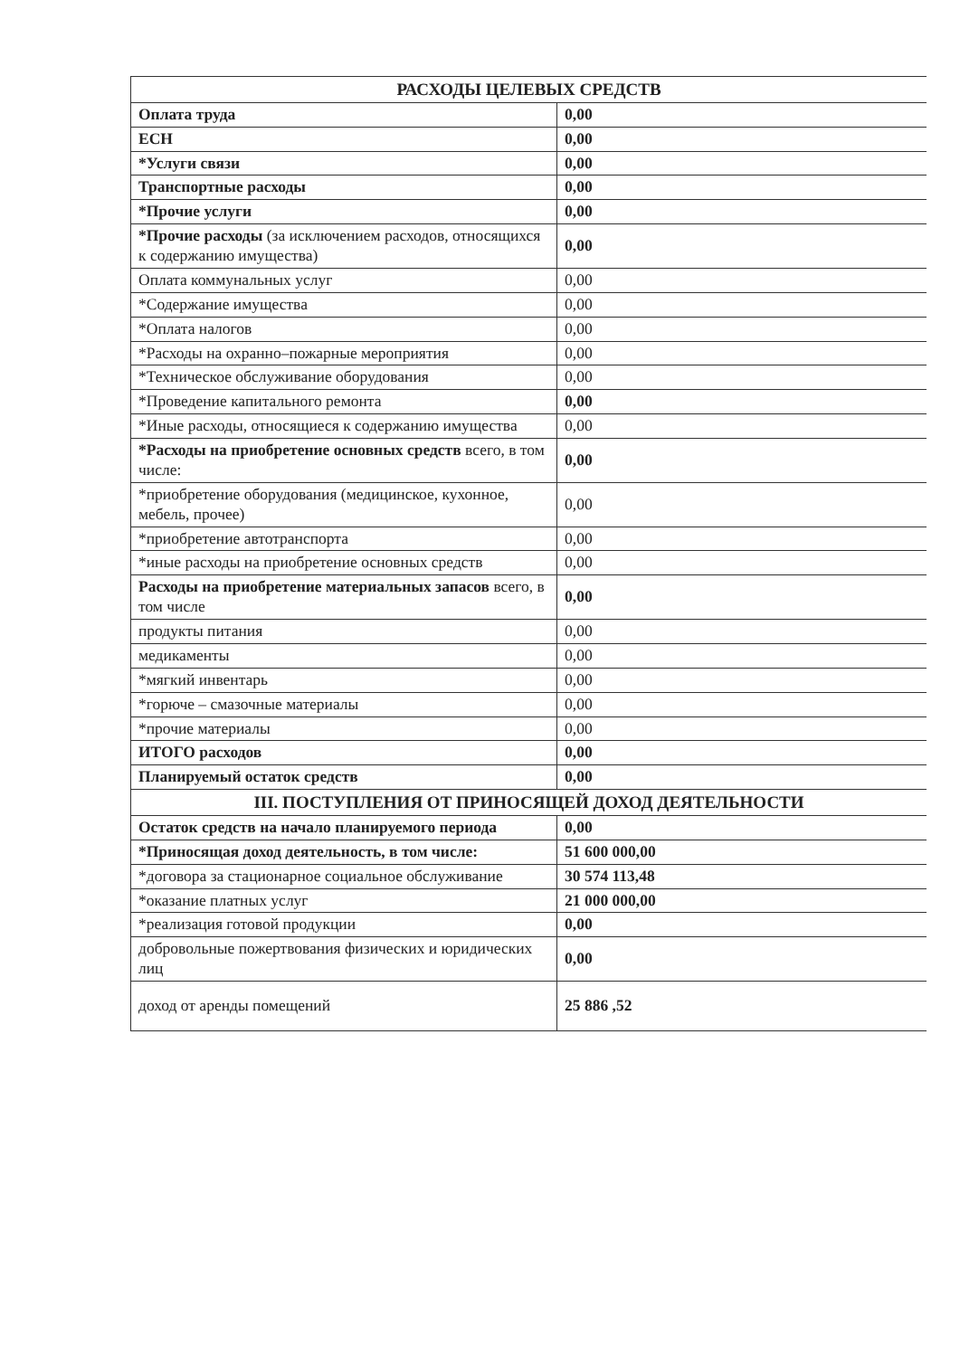| РАСХОДЫ ЦЕЛЕВЫХ СРЕДСТВ | |
| --- | --- |
| Оплата труда | 0,00 |
| ЕСН | 0,00 |
| *Услуги связи | 0,00 |
| Транспортные расходы | 0,00 |
| *Прочие услуги | 0,00 |
| *Прочие расходы (за исключением расходов, относящихся к содержанию имущества) | 0,00 |
| Оплата коммунальных услуг | 0,00 |
| *Содержание имущества | 0,00 |
| *Оплата налогов | 0,00 |
| *Расходы на охранно–пожарные мероприятия | 0,00 |
| *Техническое обслуживание оборудования | 0,00 |
| *Проведение капитального ремонта | 0,00 |
| *Иные расходы, относящиеся к содержанию имущества | 0,00 |
| *Расходы на приобретение основных средств всего, в том числе: | 0,00 |
| *приобретение оборудования (медицинское, кухонное, мебель, прочее) | 0,00 |
| *приобретение автотранспорта | 0,00 |
| *иные расходы на приобретение основных средств | 0,00 |
| Расходы на приобретение материальных запасов всего, в том числе | 0,00 |
| продукты питания | 0,00 |
| медикаменты | 0,00 |
| *мягкий инвентарь | 0,00 |
| *горюче – смазочные материалы | 0,00 |
| *прочие материалы | 0,00 |
| ИТОГО расходов | 0,00 |
| Планируемый остаток средств | 0,00 |
| III. ПОСТУПЛЕНИЯ ОТ ПРИНОСЯЩЕЙ ДОХОД ДЕЯТЕЛЬНОСТИ | |
| Остаток средств на начало планируемого периода | 0,00 |
| *Приносящая доход деятельность, в том числе: | 51 600 000,00 |
| *договора за стационарное социальное обслуживание | 30 574 113,48 |
| *оказание платных услуг | 21 000 000,00 |
| *реализация готовой продукции | 0,00 |
| добровольные пожертвования физических и юридических лиц | 0,00 |
| доход от аренды помещений | 25 886 ,52 |